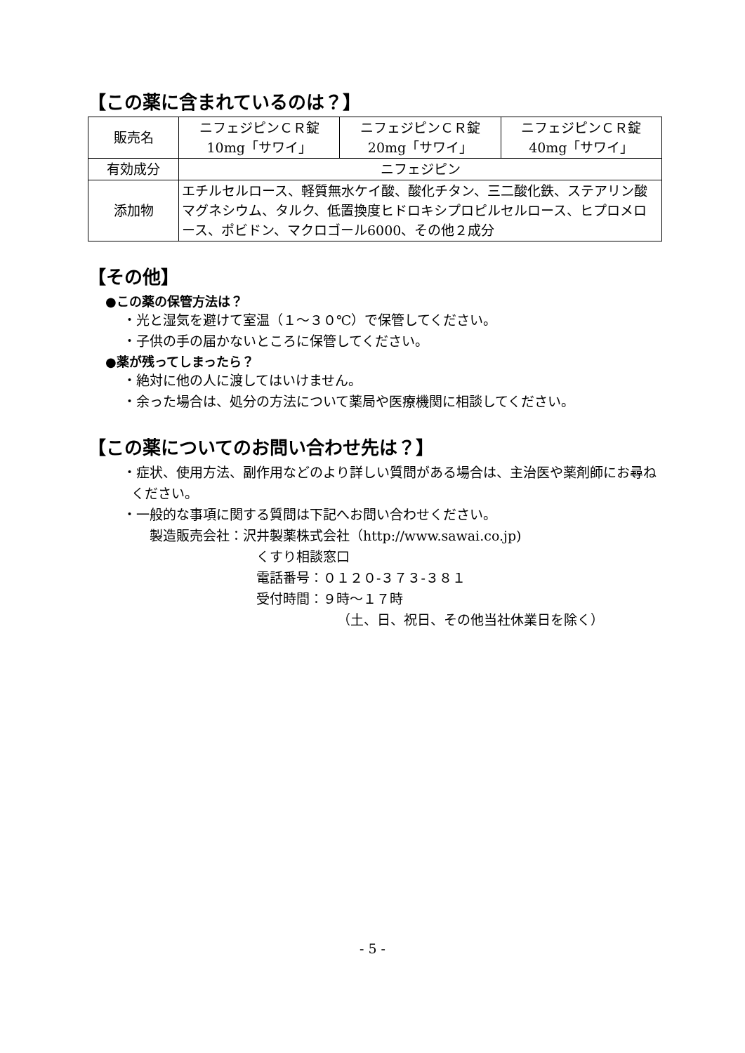【この薬に含まれているのは？】
| 販売名 | ニフェジピンＣＲ錠 10mg「サワイ」 | ニフェジピンＣＲ錠 20mg「サワイ」 | ニフェジピンＣＲ錠 40mg「サワイ」 |
| 有効成分 | ニフェジピン | | |
| 添加物 | エチルセルロース、軽質無水ケイ酸、酸化チタン、三二酸化鉄、ステアリン酸マグネシウム、タルク、低置換度ヒドロキシプロピルセルロース、ヒプロメロース、ポビドン、マクロゴール6000、その他２成分 | | |
【その他】
●この薬の保管方法は？
・光と湿気を避けて室温（１～３０℃）で保管してください。
・子供の手の届かないところに保管してください。
●薬が残ってしまったら？
・絶対に他の人に渡してはいけません。
・余った場合は、処分の方法について薬局や医療機関に相談してください。
【この薬についてのお問い合わせ先は？】
・症状、使用方法、副作用などのより詳しい質問がある場合は、主治医や薬剤師にお尋ねください。
・一般的な事項に関する質問は下記へお問い合わせください。
製造販売会社：沢井製薬株式会社（http://www.sawai.co.jp)
くすり相談窓口
電話番号：０１２０-３７３-３８１
受付時間：９時～１７時
（土、日、祝日、その他当社休業日を除く）
- 5 -